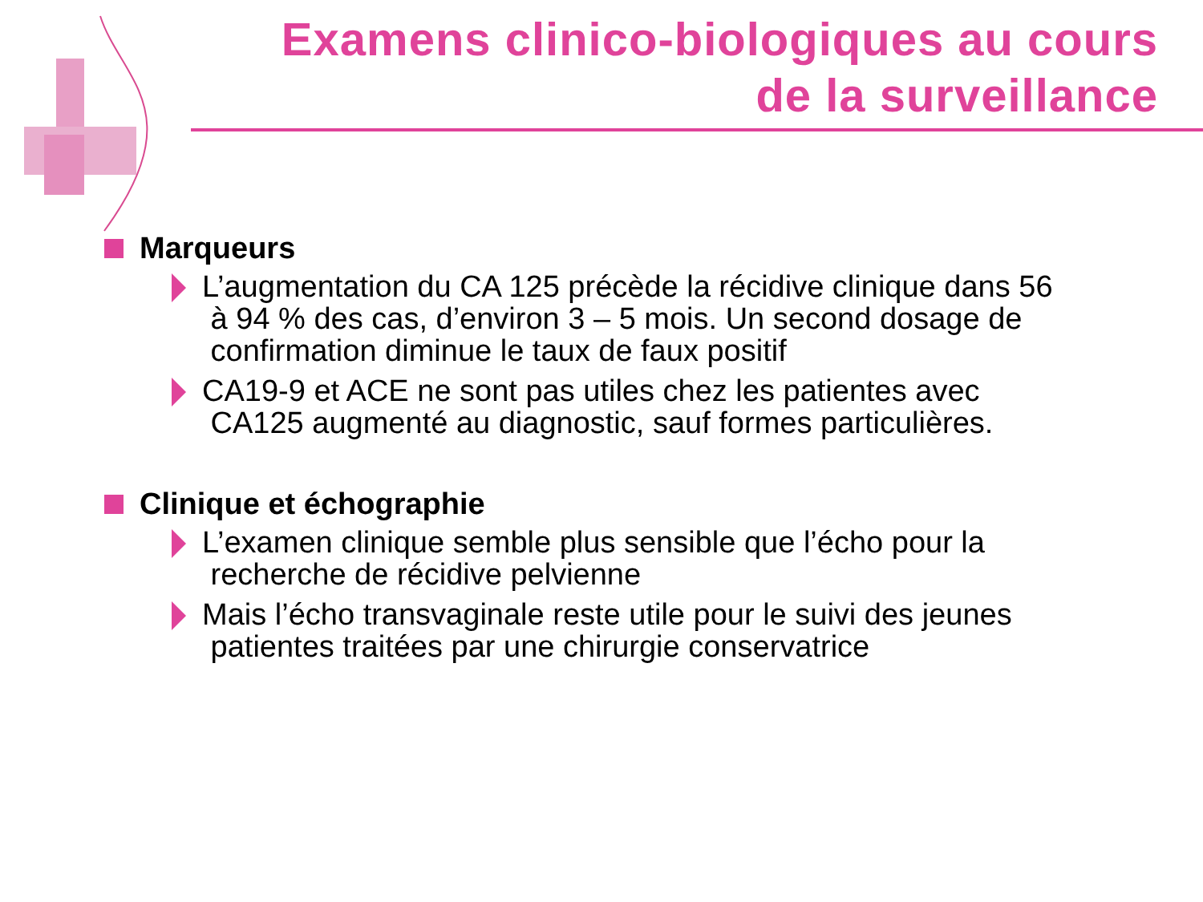Examens clinico-biologiques au cours
de la surveillance
Marqueurs
L’augmentation du CA 125 précède la récidive clinique dans 56
à 94 % des cas, d’environ 3 – 5 mois. Un second dosage de
confirmation diminue le taux de faux positif
CA19-9 et ACE ne sont pas utiles chez les patientes avec
CA125 augmenté au diagnostic, sauf formes particulières.
Clinique et échographie
L’examen clinique semble plus sensible que l’écho pour la
recherche de récidive pelvienne
Mais l’écho transvaginale reste utile pour le suivi des jeunes
patientes traitées par une chirurgie conservatrice